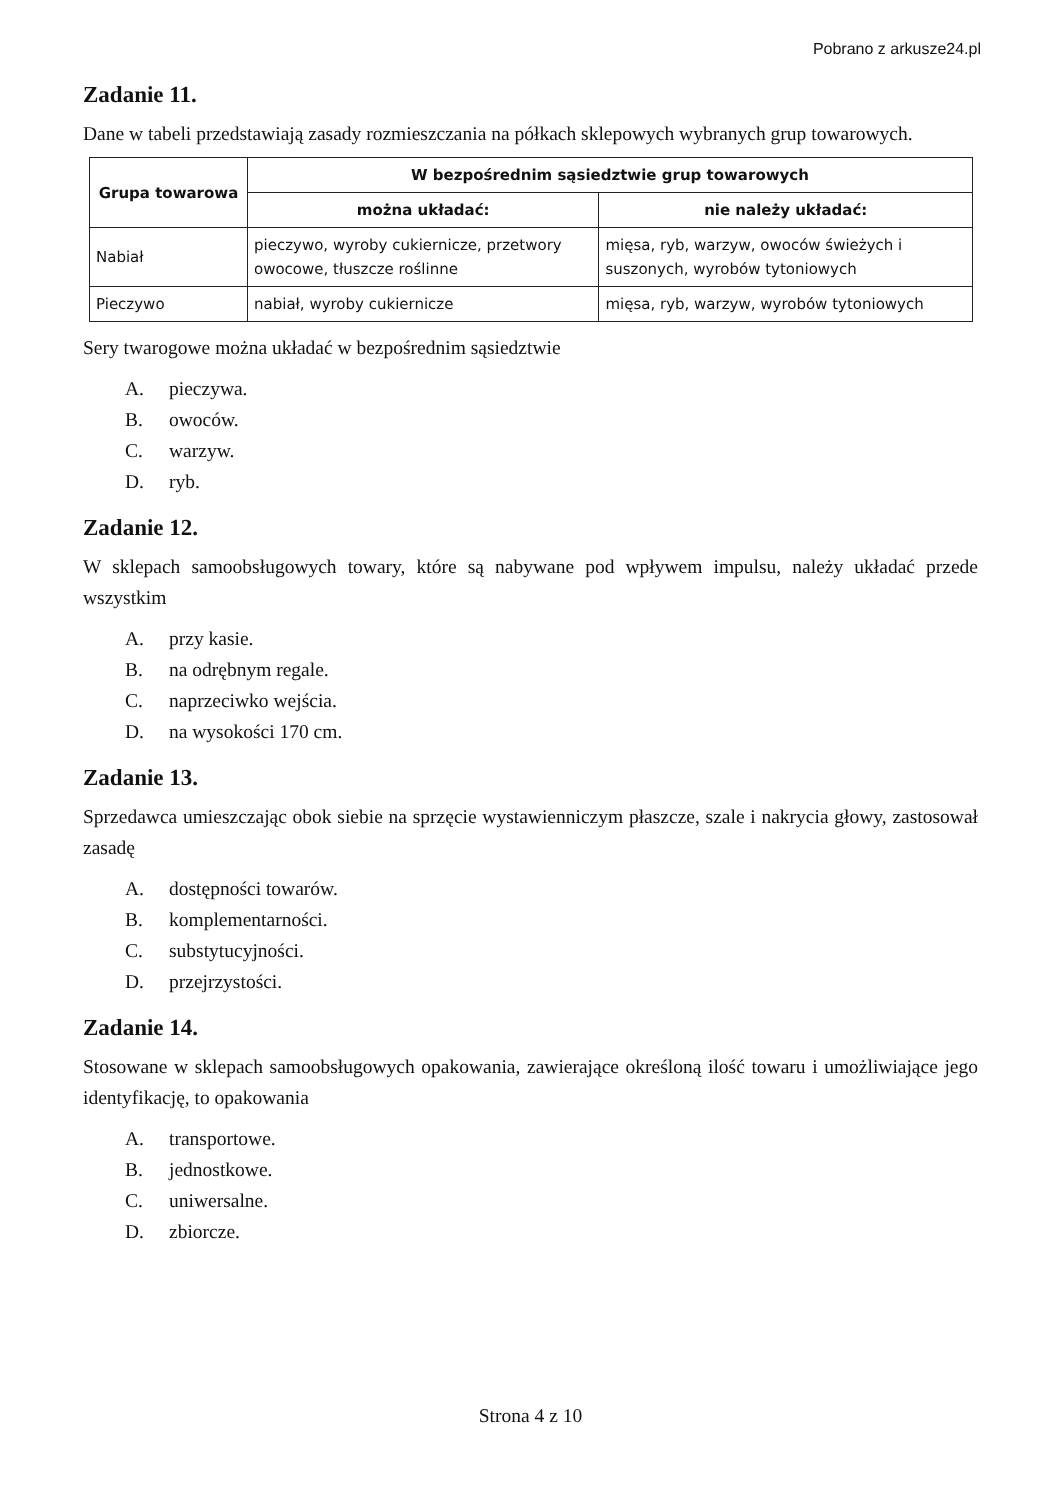Pobrano z arkusze24.pl
Zadanie 11.
Dane w tabeli przedstawiają zasady rozmieszczania na półkach sklepowych wybranych grup towarowych.
| Grupa towarowa | W bezpośrednim sąsiedztwie grup towarowych | |
| --- | --- | --- |
| | można układać: | nie należy układać: |
| Nabiał | pieczywo, wyroby cukiernicze, przetwory owocowe, tłuszcze roślinne | mięsa, ryb, warzyw, owoców świeżych i suszonych, wyrobów tytoniowych |
| Pieczywo | nabiał, wyroby cukiernicze | mięsa, ryb, warzyw, wyrobów tytoniowych |
Sery twarogowe można układać w bezpośrednim sąsiedztwie
A. pieczywa.
B. owoców.
C. warzyw.
D. ryb.
Zadanie 12.
W sklepach samoobsługowych towary, które są nabywane pod wpływem impulsu, należy układać przede wszystkim
A. przy kasie.
B. na odrębnym regale.
C. naprzeciwko wejścia.
D. na wysokości 170 cm.
Zadanie 13.
Sprzedawca umieszczając obok siebie na sprzęcie wystawienniczym płaszcze, szale i nakrycia głowy, zastosował zasadę
A. dostępności towarów.
B. komplementarności.
C. substytucyjności.
D. przejrzystości.
Zadanie 14.
Stosowane w sklepach samoobsługowych opakowania, zawierające określoną ilość towaru i umożliwiające jego identyfikację, to opakowania
A. transportowe.
B. jednostkowe.
C. uniwersalne.
D. zbiorcze.
Strona 4 z 10